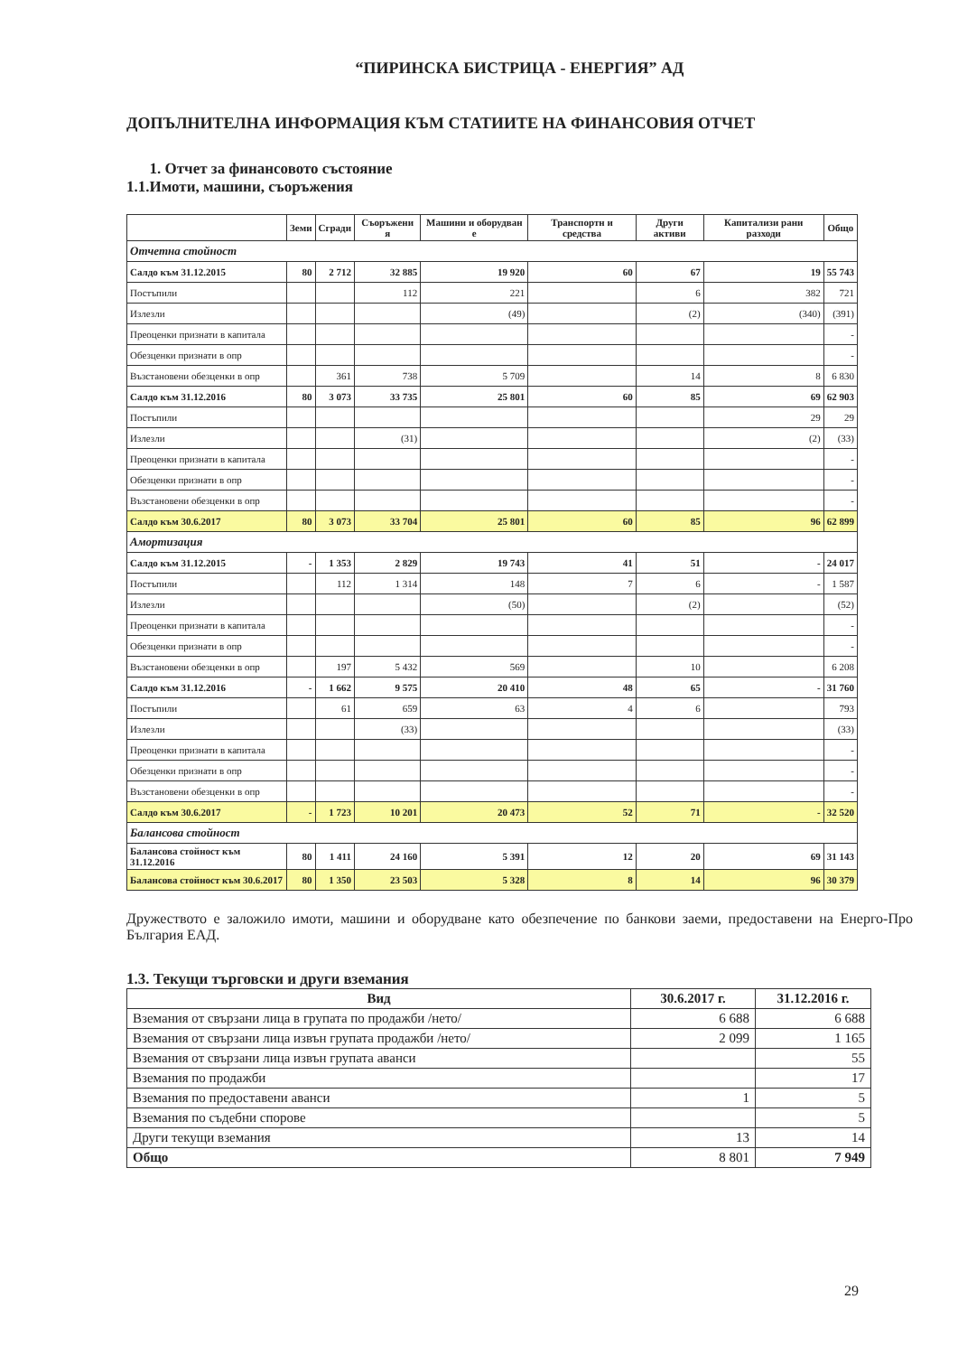“ПИРИНСКА БИСТРИЦА - ЕНЕРГИЯ” АД
ДОПЪЛНИТЕЛНА ИНФОРМАЦИЯ КЪМ СТАТИИТЕ НА ФИНАНСОВИЯ ОТЧЕТ
1. Отчет за финансовото състояние
1.1.Имоти, машини, съоръжения
| | Земи | Сгради | Съоръжени я | Машини и оборудван е | Транспортн и средства | Други активи | Капитализи рани разходи | Общо |
| --- | --- | --- | --- | --- | --- | --- | --- | --- |
| Отчетна стойност | | | | | | | | |
| Салдо към 31.12.2015 | 80 | 2 712 | 32 885 | 19 920 | 60 | 67 | 19 | 55 743 |
| Постъпили | | | 112 | 221 | | 6 | 382 | 721 |
| Излезли | | | | (49) | | (2) | (340) | (391) |
| Преоценки признати в капитала | | | | | | | | - |
| Обезценки признати в опр | | | | | | | | - |
| Възстановени обезценки в опр | | 361 | 738 | 5 709 | | 14 | 8 | 6 830 |
| Салдо към 31.12.2016 | 80 | 3 073 | 33 735 | 25 801 | 60 | 85 | 69 | 62 903 |
| Постъпили | | | | | | | 29 | 29 |
| Излезли | | | (31) | | | | (2) | (33) |
| Преоценки признати в капитала | | | | | | | | - |
| Обезценки признати в опр | | | | | | | | - |
| Възстановени обезценки в опр | | | | | | | | - |
| Салдо към 30.6.2017 | 80 | 3 073 | 33 704 | 25 801 | 60 | 85 | 96 | 62 899 |
| Амортизация | | | | | | | | |
| Салдо към 31.12.2015 | - | 1 353 | 2 829 | 19 743 | 41 | 51 | - | 24 017 |
| Постъпили | | 112 | 1 314 | 148 | 7 | 6 | - | 1 587 |
| Излезли | | | | (50) | | (2) | | (52) |
| Преоценки признати в капитала | | | | | | | | - |
| Обезценки признати в опр | | | | | | | | - |
| Възстановени обезценки в опр | | 197 | 5 432 | 569 | | 10 | | 6 208 |
| Салдо към 31.12.2016 | - | 1 662 | 9 575 | 20 410 | 48 | 65 | - | 31 760 |
| Постъпили | | 61 | 659 | 63 | 4 | 6 | | 793 |
| Излезли | | | (33) | | | | | (33) |
| Преоценки признати в капитала | | | | | | | | - |
| Обезценки признати в опр | | | | | | | | - |
| Възстановени обезценки в опр | | | | | | | | - |
| Салдо към 30.6.2017 | - | 1 723 | 10 201 | 20 473 | 52 | 71 | - | 32 520 |
| Балансова стойност | | | | | | | | |
| Балансова стойност към 31.12.2016 | 80 | 1 411 | 24 160 | 5 391 | 12 | 20 | 69 | 31 143 |
| Балансова стойност към 30.6.2017 | 80 | 1 350 | 23 503 | 5 328 | 8 | 14 | 96 | 30 379 |
Дружеството е заложило имоти, машини и оборудване като обезпечение по банкови заеми, предоставени на Енерго-Про България ЕАД.
1.3. Текущи търговски и други вземания
| Вид | 30.6.2017 г. | 31.12.2016 г. |
| --- | --- | --- |
| Вземания от свързани лица в групата по продажби /нето/ | 6 688 | 6 688 |
| Вземания от свързани лица извън групата продажби /нето/ | 2 099 | 1 165 |
| Вземания от свързани лица извън групата аванси | | 55 |
| Вземания по продажби | | 17 |
| Вземания по предоставени аванси | 1 | 5 |
| Вземания по съдебни спорове | | 5 |
| Други текущи вземания | 13 | 14 |
| Общо | 8 801 | 7 949 |
29